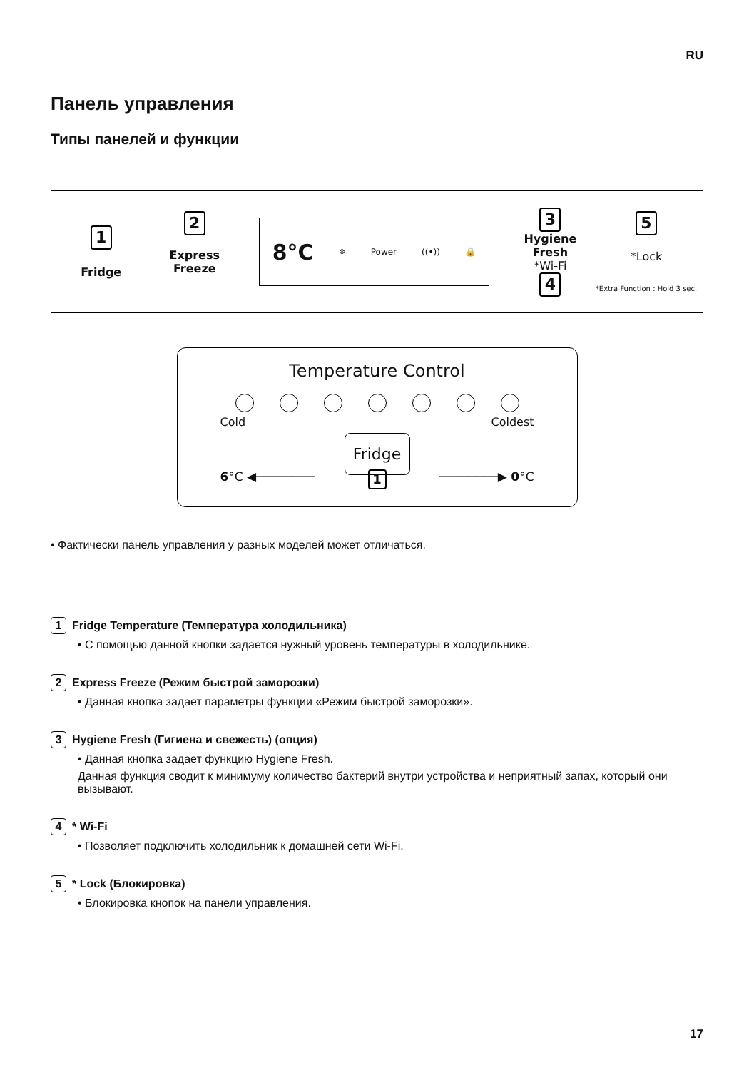RU
Панель управления
Типы панелей и функции
1
Fridge
2
Express
Freeze
8°C ❄ Power ((•)) 🔒
3
Hygiene
Fresh
*Wi-Fi
4
5
*Lock
*Extra Function : Hold 3 sec.
Temperature Control
Cold Coldest
Fridge
6°C ◀──────── 1 ────────▶ 0°C
• Фактически панель управления у разных моделей может отличаться.
1 Fridge Temperature (Температура холодильника)
• С помощью данной кнопки задается нужный уровень температуры в холодильнике.
2 Express Freeze (Режим быстрой заморозки)
• Данная кнопка задает параметры функции «Режим быстрой заморозки».
3 Hygiene Fresh (Гигиена и свежесть) (опция)
• Данная кнопка задает функцию Hygiene Fresh.
Данная функция сводит к минимуму количество бактерий внутри устройства и неприятный запах, который они вызывают.
4 * Wi-Fi
• Позволяет подключить холодильник к домашней сети Wi-Fi.
5 * Lock (Блокировка)
• Блокировка кнопок на панели управления.
17